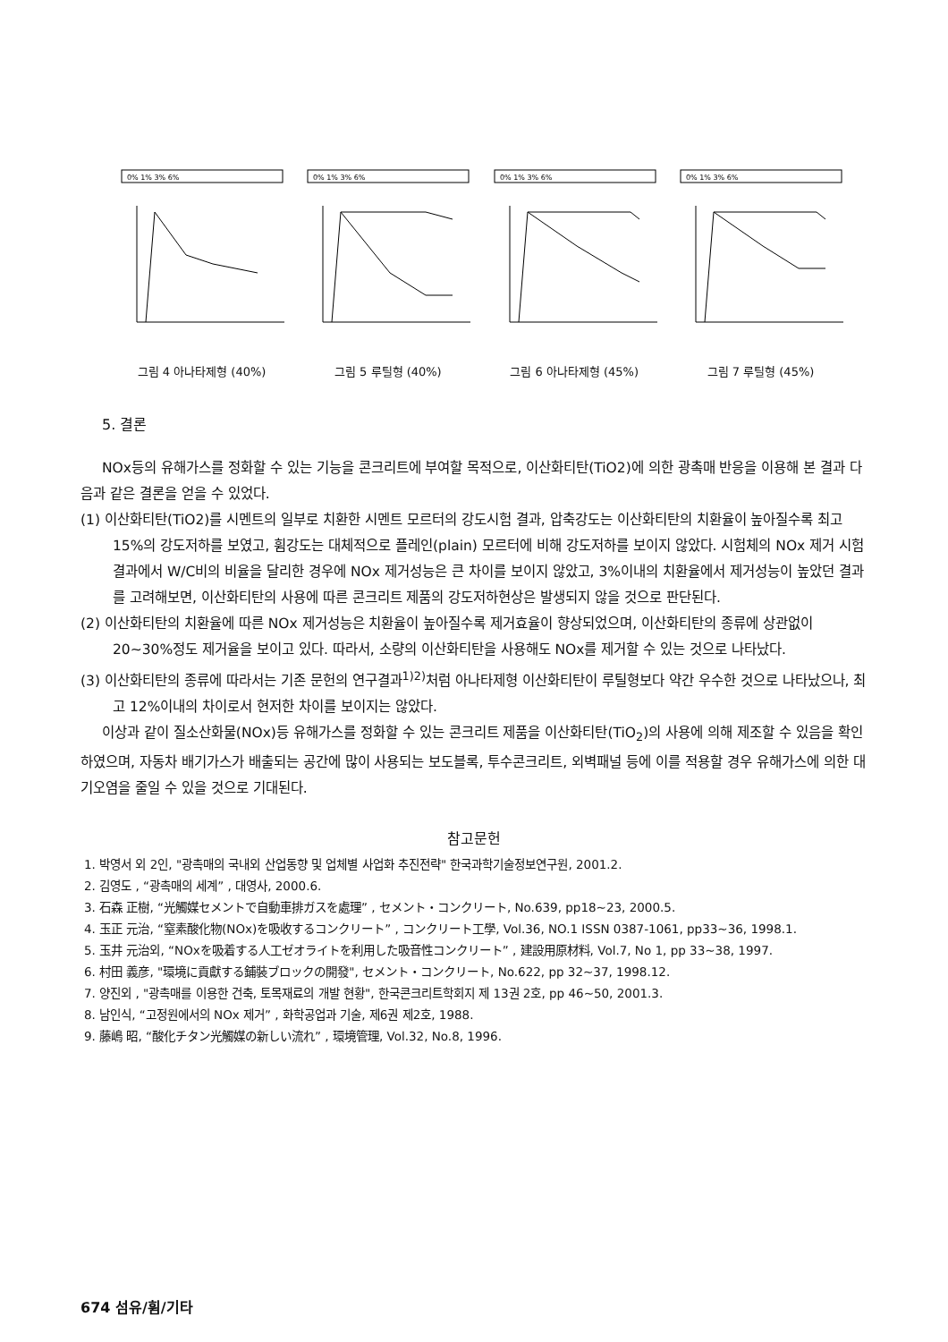0% 1% 3% 6%
그림 4 아나타제형 (40%)
0% 1% 3% 6%
그림 5 루틸형 (40%)
0% 1% 3% 6%
그림 6 아나타제형 (45%)
0% 1% 3% 6%
그림 7 루틸형 (45%)
5. 결론
NOx등의 유해가스를 정화할 수 있는 기능을 콘크리트에 부여할 목적으로, 이산화티탄(TiO2)에 의한 광촉매 반응을 이용해 본 결과 다음과 같은 결론을 얻을 수 있었다.
(1) 이산화티탄(TiO2)를 시멘트의 일부로 치환한 시멘트 모르터의 강도시험 결과, 압축강도는 이산화티탄의 치환율이 높아질수록 최고 15%의 강도저하를 보였고, 휨강도는 대체적으로 플레인(plain) 모르터에 비해 강도저하를 보이지 않았다. 시험체의 NOx 제거 시험결과에서 W/C비의 비율을 달리한 경우에 NOx 제거성능은 큰 차이를 보이지 않았고, 3%이내의 치환율에서 제거성능이 높았던 결과를 고려해보면, 이산화티탄의 사용에 따른 콘크리트 제품의 강도저하현상은 발생되지 않을 것으로 판단된다.
(2) 이산화티탄의 치환율에 따른 NOx 제거성능은 치환율이 높아질수록 제거효율이 향상되었으며, 이산화티탄의 종류에 상관없이 20~30%정도 제거율을 보이고 있다. 따라서, 소량의 이산화티탄을 사용해도 NOx를 제거할 수 있는 것으로 나타났다.
(3) 이산화티탄의 종류에 따라서는 기존 문헌의 연구결과<sup>1)2)</sup>처럼 아나타제형 이산화티탄이 루틸형보다 약간 우수한 것으로 나타났으나, 최고 12%이내의 차이로서 현저한 차이를 보이지는 않았다.
이상과 같이 질소산화물(NOx)등 유해가스를 정화할 수 있는 콘크리트 제품을 이산화티탄(TiO<sub>2</sub>)의 사용에 의해 제조할 수 있음을 확인하였으며, 자동차 배기가스가 배출되는 공간에 많이 사용되는 보도블록, 투수콘크리트, 외벽패널 등에 이를 적용할 경우 유해가스에 의한 대기오염을 줄일 수 있을 것으로 기대된다.
참고문헌
1. 박영서 외 2인, "광촉매의 국내외 산업동향 및 업체별 사업화 추진전략" 한국과학기술정보연구원, 2001.2.
2. 김영도 , “광촉매의 세계” , 대영사, 2000.6.
3. 石森 正樹, “光觸媒セメントで自動車排ガスを處理” , セメント・コンクリート, No.639, pp18~23, 2000.5.
4. 玉正 元治, “窒素酸化物(NOx)を吸收するコンクリート” , コンクリート工學, Vol.36, NO.1 ISSN 0387-1061, pp33~36, 1998.1.
5. 玉井 元治외, “NOxを吸着する人工ゼオライトを利用した吸音性コンクリート” , 建設用原材料, Vol.7, No 1, pp 33~38, 1997.
6. 村田 義彦, "環境に貢獻する鋪裝ブロックの開發", セメント・コンクリート, No.622, pp 32~37, 1998.12.
7. 양진외 , "광촉매를 이용한 건축, 토목재료의 개발 현황", 한국콘크리트학회지 제 13권 2호, pp 46~50, 2001.3.
8. 남인식, “고정원에서의 NOx 제거” , 화학공업과 기술, 제6권 제2호, 1988.
9. 藤嶋 昭, “酸化チタン光觸媒の新しい流れ” , 環境管理, Vol.32, No.8, 1996.
674 섬유/휨/기타